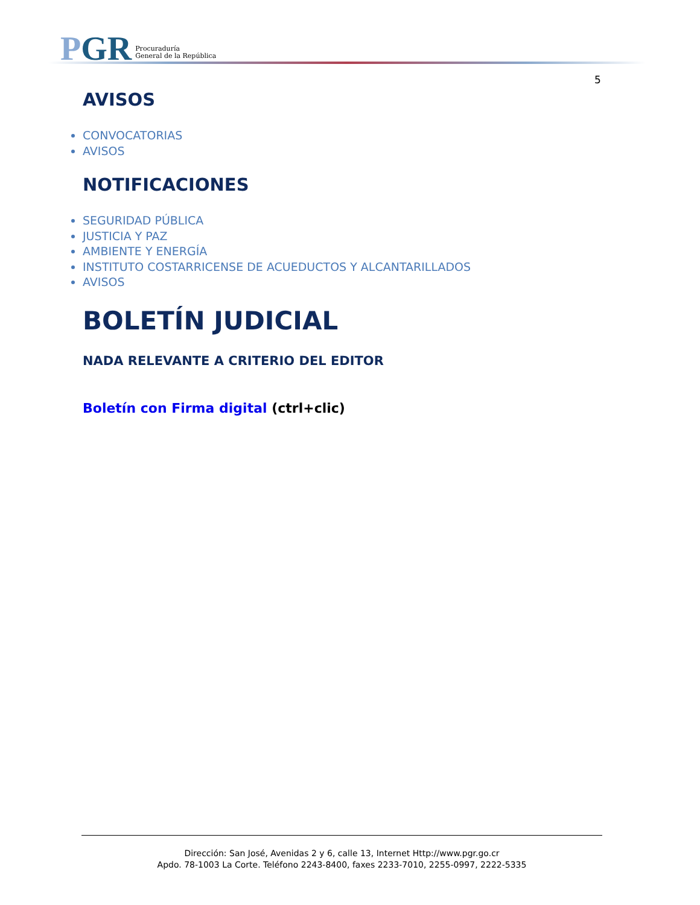PGR
Procuraduría
General de la República
5
AVISOS
CONVOCATORIAS
AVISOS
NOTIFICACIONES
SEGURIDAD PÚBLICA
JUSTICIA Y PAZ
AMBIENTE Y ENERGÍA
INSTITUTO COSTARRICENSE DE ACUEDUCTOS Y ALCANTARILLADOS
AVISOS
BOLETÍN JUDICIAL
NADA RELEVANTE A CRITERIO DEL EDITOR
Boletín con Firma digital (ctrl+clic)
Dirección: San José, Avenidas 2 y 6, calle 13, Internet Http://www.pgr.go.cr
Apdo. 78-1003 La Corte. Teléfono 2243-8400, faxes 2233-7010, 2255-0997, 2222-5335